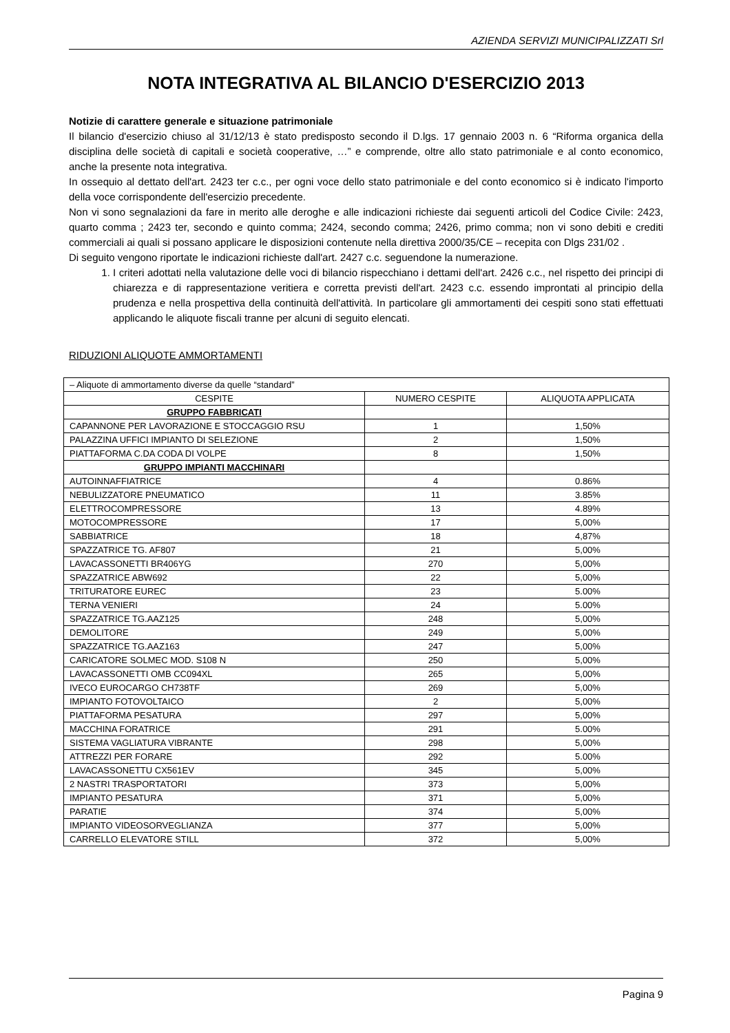AZIENDA SERVIZI MUNICIPALIZZATI Srl
NOTA INTEGRATIVA AL BILANCIO D'ESERCIZIO 2013
Notizie di carattere generale e situazione patrimoniale
Il bilancio d'esercizio chiuso al 31/12/13 è stato predisposto secondo il D.lgs. 17 gennaio 2003 n. 6 “Riforma organica della disciplina delle società di capitali e società cooperative, …” e comprende, oltre allo stato patrimoniale e al conto economico, anche la presente nota integrativa.
In ossequio al dettato dell'art. 2423 ter c.c., per ogni voce dello stato patrimoniale e del conto economico si è indicato l'importo della voce corrispondente dell'esercizio precedente.
Non vi sono segnalazioni da fare in merito alle deroghe e alle indicazioni richieste dai seguenti articoli del Codice Civile: 2423, quarto comma ; 2423 ter, secondo e quinto comma; 2424, secondo comma; 2426, primo comma; non vi sono debiti e crediti commerciali ai quali si possano applicare le disposizioni contenute nella direttiva 2000/35/CE – recepita con Dlgs 231/02 .
Di seguito vengono riportate le indicazioni richieste dall'art. 2427 c.c. seguendone la numerazione.
1. I criteri adottati nella valutazione delle voci di bilancio rispecchiano i dettami dell'art. 2426 c.c., nel rispetto dei principi di chiarezza e di rappresentazione veritiera e corretta previsti dell'art. 2423 c.c. essendo improntati al principio della prudenza e nella prospettiva della continuità dell'attività. In particolare gli ammortamenti dei cespiti sono stati effettuati applicando le aliquote fiscali tranne per alcuni di seguito elencati.
RIDUZIONI ALIQUOTE AMMORTAMENTI
| – Aliquote di ammortamento diverse da quelle “standard” | | |
| CESPITE | NUMERO CESPITE | ALIQUOTA APPLICATA |
| GRUPPO FABBRICATI | | |
| CAPANNONE PER LAVORAZIONE E STOCCAGGIO RSU | 1 | 1,50% |
| PALAZZINA UFFICI IMPIANTO DI SELEZIONE | 2 | 1,50% |
| PIATTAFORMA C.DA CODA DI VOLPE | 8 | 1,50% |
| GRUPPO IMPIANTI MACCHINARI | | |
| AUTOINNAFFIATRICE | 4 | 0.86% |
| NEBULIZZATORE PNEUMATICO | 11 | 3.85% |
| ELETTROCOMPRESSORE | 13 | 4.89% |
| MOTOCOMPRESSORE | 17 | 5,00% |
| SABBIATRICE | 18 | 4,87% |
| SPAZZATRICE TG. AF807 | 21 | 5,00% |
| LAVACASSONETTI BR406YG | 270 | 5,00% |
| SPAZZATRICE ABW692 | 22 | 5,00% |
| TRITURATORE EUREC | 23 | 5.00% |
| TERNA VENIERI | 24 | 5.00% |
| SPAZZATRICE TG.AAZ125 | 248 | 5,00% |
| DEMOLITORE | 249 | 5,00% |
| SPAZZATRICE TG.AAZ163 | 247 | 5,00% |
| CARICATORE SOLMEC MOD. S108 N | 250 | 5,00% |
| LAVACASSONETTI OMB CC094XL | 265 | 5,00% |
| IVECO EUROCARGO CH738TF | 269 | 5,00% |
| IMPIANTO FOTOVOLTAICO | 2 | 5,00% |
| PIATTAFORMA PESATURA | 297 | 5,00% |
| MACCHINA FORATRICE | 291 | 5.00% |
| SISTEMA VAGLIATURA VIBRANTE | 298 | 5,00% |
| ATTREZZI PER FORARE | 292 | 5.00% |
| LAVACASSONETTU CX561EV | 345 | 5,00% |
| 2 NASTRI TRASPORTATORI | 373 | 5,00% |
| IMPIANTO PESATURA | 371 | 5,00% |
| PARATIE | 374 | 5,00% |
| IMPIANTO VIDEOSORVEGLIANZA | 377 | 5,00% |
| CARRELLO ELEVATORE STILL | 372 | 5,00% |
Pagina 9